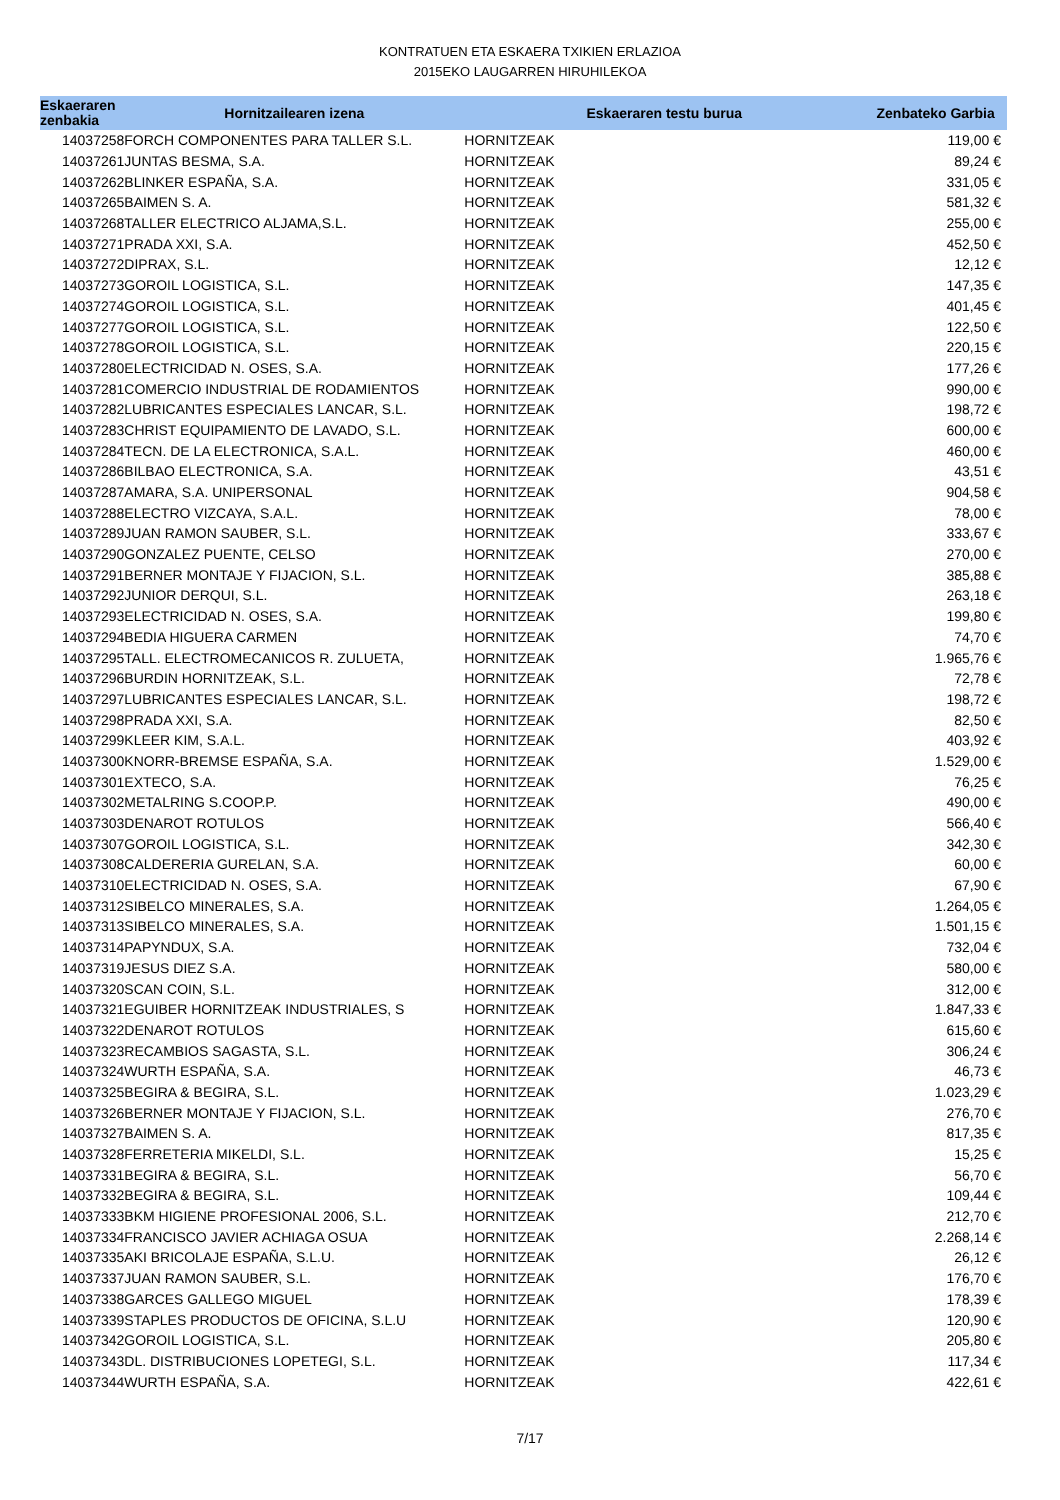KONTRATUEN ETA ESKAERA TXIKIEN ERLAZIOA
2015EKO LAUGARREN HIRUHILEKOA
| Eskaeraren zenbakia | Hornitzailearen izena | Eskaeraren testu burua | Zenbateko Garbia |
| --- | --- | --- | --- |
| 14037258 | FORCH COMPONENTES PARA TALLER S.L. | HORNITZEAK | 119,00 € |
| 14037261 | JUNTAS BESMA, S.A. | HORNITZEAK | 89,24 € |
| 14037262 | BLINKER ESPAÑA, S.A. | HORNITZEAK | 331,05 € |
| 14037265 | BAIMEN S. A. | HORNITZEAK | 581,32 € |
| 14037268 | TALLER ELECTRICO ALJAMA,S.L. | HORNITZEAK | 255,00 € |
| 14037271 | PRADA XXI, S.A. | HORNITZEAK | 452,50 € |
| 14037272 | DIPRAX, S.L. | HORNITZEAK | 12,12 € |
| 14037273 | GOROIL LOGISTICA, S.L. | HORNITZEAK | 147,35 € |
| 14037274 | GOROIL LOGISTICA, S.L. | HORNITZEAK | 401,45 € |
| 14037277 | GOROIL LOGISTICA, S.L. | HORNITZEAK | 122,50 € |
| 14037278 | GOROIL LOGISTICA, S.L. | HORNITZEAK | 220,15 € |
| 14037280 | ELECTRICIDAD N. OSES, S.A. | HORNITZEAK | 177,26 € |
| 14037281 | COMERCIO INDUSTRIAL DE RODAMIENTOS | HORNITZEAK | 990,00 € |
| 14037282 | LUBRICANTES ESPECIALES LANCAR, S.L. | HORNITZEAK | 198,72 € |
| 14037283 | CHRIST EQUIPAMIENTO DE LAVADO, S.L. | HORNITZEAK | 600,00 € |
| 14037284 | TECN. DE LA ELECTRONICA, S.A.L. | HORNITZEAK | 460,00 € |
| 14037286 | BILBAO ELECTRONICA, S.A. | HORNITZEAK | 43,51 € |
| 14037287 | AMARA, S.A. UNIPERSONAL | HORNITZEAK | 904,58 € |
| 14037288 | ELECTRO VIZCAYA, S.A.L. | HORNITZEAK | 78,00 € |
| 14037289 | JUAN RAMON SAUBER, S.L. | HORNITZEAK | 333,67 € |
| 14037290 | GONZALEZ PUENTE, CELSO | HORNITZEAK | 270,00 € |
| 14037291 | BERNER MONTAJE Y FIJACION, S.L. | HORNITZEAK | 385,88 € |
| 14037292 | JUNIOR DERQUI, S.L. | HORNITZEAK | 263,18 € |
| 14037293 | ELECTRICIDAD N. OSES, S.A. | HORNITZEAK | 199,80 € |
| 14037294 | BEDIA HIGUERA CARMEN | HORNITZEAK | 74,70 € |
| 14037295 | TALL. ELECTROMECANICOS R. ZULUETA, | HORNITZEAK | 1.965,76 € |
| 14037296 | BURDIN HORNITZEAK, S.L. | HORNITZEAK | 72,78 € |
| 14037297 | LUBRICANTES ESPECIALES LANCAR, S.L. | HORNITZEAK | 198,72 € |
| 14037298 | PRADA XXI, S.A. | HORNITZEAK | 82,50 € |
| 14037299 | KLEER KIM, S.A.L. | HORNITZEAK | 403,92 € |
| 14037300 | KNORR-BREMSE ESPAÑA, S.A. | HORNITZEAK | 1.529,00 € |
| 14037301 | EXTECO, S.A. | HORNITZEAK | 76,25 € |
| 14037302 | METALRING S.COOP.P. | HORNITZEAK | 490,00 € |
| 14037303 | DENAROT ROTULOS | HORNITZEAK | 566,40 € |
| 14037307 | GOROIL LOGISTICA, S.L. | HORNITZEAK | 342,30 € |
| 14037308 | CALDERERIA GURELAN, S.A. | HORNITZEAK | 60,00 € |
| 14037310 | ELECTRICIDAD N. OSES, S.A. | HORNITZEAK | 67,90 € |
| 14037312 | SIBELCO MINERALES, S.A. | HORNITZEAK | 1.264,05 € |
| 14037313 | SIBELCO MINERALES, S.A. | HORNITZEAK | 1.501,15 € |
| 14037314 | PAPYNDUX, S.A. | HORNITZEAK | 732,04 € |
| 14037319 | JESUS DIEZ S.A. | HORNITZEAK | 580,00 € |
| 14037320 | SCAN COIN, S.L. | HORNITZEAK | 312,00 € |
| 14037321 | EGUIBER HORNITZEAK INDUSTRIALES, S | HORNITZEAK | 1.847,33 € |
| 14037322 | DENAROT ROTULOS | HORNITZEAK | 615,60 € |
| 14037323 | RECAMBIOS SAGASTA, S.L. | HORNITZEAK | 306,24 € |
| 14037324 | WURTH ESPAÑA, S.A. | HORNITZEAK | 46,73 € |
| 14037325 | BEGIRA & BEGIRA, S.L. | HORNITZEAK | 1.023,29 € |
| 14037326 | BERNER MONTAJE Y FIJACION, S.L. | HORNITZEAK | 276,70 € |
| 14037327 | BAIMEN S. A. | HORNITZEAK | 817,35 € |
| 14037328 | FERRETERIA MIKELDI, S.L. | HORNITZEAK | 15,25 € |
| 14037331 | BEGIRA & BEGIRA, S.L. | HORNITZEAK | 56,70 € |
| 14037332 | BEGIRA & BEGIRA, S.L. | HORNITZEAK | 109,44 € |
| 14037333 | BKM HIGIENE PROFESIONAL 2006, S.L. | HORNITZEAK | 212,70 € |
| 14037334 | FRANCISCO JAVIER ACHIAGA OSUA | HORNITZEAK | 2.268,14 € |
| 14037335 | AKI BRICOLAJE ESPAÑA, S.L.U. | HORNITZEAK | 26,12 € |
| 14037337 | JUAN RAMON SAUBER, S.L. | HORNITZEAK | 176,70 € |
| 14037338 | GARCES GALLEGO MIGUEL | HORNITZEAK | 178,39 € |
| 14037339 | STAPLES PRODUCTOS DE OFICINA, S.L.U | HORNITZEAK | 120,90 € |
| 14037342 | GOROIL LOGISTICA, S.L. | HORNITZEAK | 205,80 € |
| 14037343 | DL. DISTRIBUCIONES LOPETEGI, S.L. | HORNITZEAK | 117,34 € |
| 14037344 | WURTH ESPAÑA, S.A. | HORNITZEAK | 422,61 € |
7/17